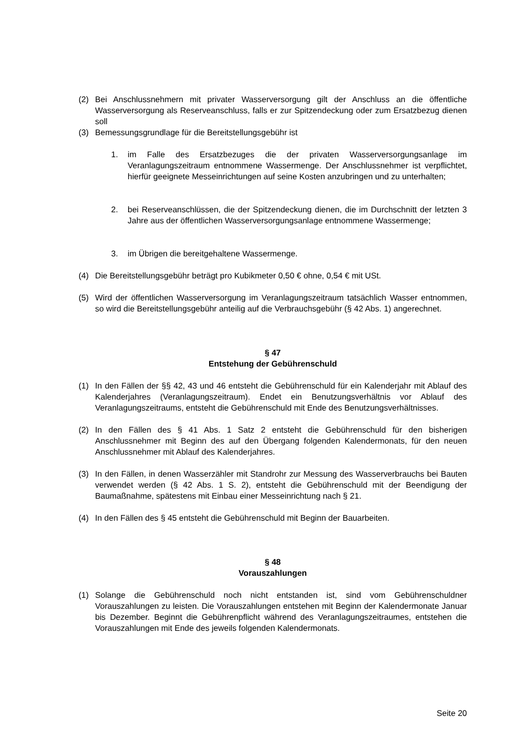(2) Bei Anschlussnehmern mit privater Wasserversorgung gilt der Anschluss an die öffentliche Wasserversorgung als Reserveanschluss, falls er zur Spitzendeckung oder zum Ersatzbezug dienen soll
(3) Bemessungsgrundlage für die Bereitstellungsgebühr ist
1. im Falle des Ersatzbezuges die der privaten Wasserversorgungsanlage im Veranlagungszeitraum entnommene Wassermenge. Der Anschlussnehmer ist verpflichtet, hierfür geeignete Messeinrichtungen auf seine Kosten anzubringen und zu unterhalten;
2. bei Reserveanschlüssen, die der Spitzendeckung dienen, die im Durchschnitt der letzten 3 Jahre aus der öffentlichen Wasserversorgungsanlage entnommene Wassermenge;
3. im Übrigen die bereitgehaltene Wassermenge.
(4) Die Bereitstellungsgebühr beträgt pro Kubikmeter 0,50 € ohne, 0,54 € mit USt.
(5) Wird der öffentlichen Wasserversorgung im Veranlagungszeitraum tatsächlich Wasser entnommen, so wird die Bereitstellungsgebühr anteilig auf die Verbrauchsgebühr (§ 42 Abs. 1) angerechnet.
§ 47
Entstehung der Gebührenschuld
(1) In den Fällen der §§ 42, 43 und 46 entsteht die Gebührenschuld für ein Kalenderjahr mit Ablauf des Kalenderjahres (Veranlagungszeitraum). Endet ein Benutzungsverhältnis vor Ablauf des Veranlagungszeitraums, entsteht die Gebührenschuld mit Ende des Benutzungsverhältnisses.
(2) In den Fällen des § 41 Abs. 1 Satz 2 entsteht die Gebührenschuld für den bisherigen Anschlussnehmer mit Beginn des auf den Übergang folgenden Kalendermonats, für den neuen Anschlussnehmer mit Ablauf des Kalenderjahres.
(3) In den Fällen, in denen Wasserzähler mit Standrohr zur Messung des Wasserverbrauchs bei Bauten verwendet werden (§ 42 Abs. 1 S. 2), entsteht die Gebührenschuld mit der Beendigung der Baumaßnahme, spätestens mit Einbau einer Messeinrichtung nach § 21.
(4) In den Fällen des § 45 entsteht die Gebührenschuld mit Beginn der Bauarbeiten.
§ 48
Vorauszahlungen
(1) Solange die Gebührenschuld noch nicht entstanden ist, sind vom Gebührenschuldner Vorauszahlungen zu leisten. Die Vorauszahlungen entstehen mit Beginn der Kalendermonate Januar bis Dezember. Beginnt die Gebührenpflicht während des Veranlagungszeitraumes, entstehen die Vorauszahlungen mit Ende des jeweils folgenden Kalendermonats.
Seite 20